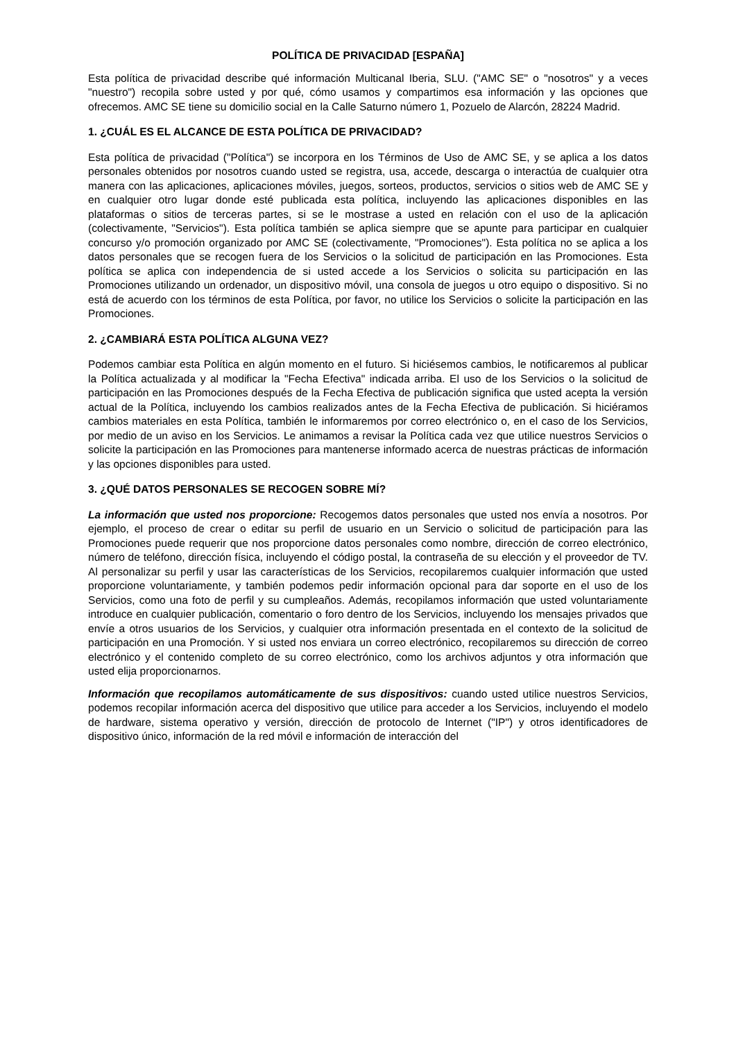POLÍTICA DE PRIVACIDAD [ESPAÑA]
Esta política de privacidad describe qué información Multicanal Iberia, SLU. ("AMC SE" o "nosotros" y a veces "nuestro") recopila sobre usted y por qué, cómo usamos y compartimos esa información y las opciones que ofrecemos. AMC SE tiene su domicilio social en la Calle Saturno número 1, Pozuelo de Alarcón, 28224 Madrid.
1. ¿CUÁL ES EL ALCANCE DE ESTA POLÍTICA DE PRIVACIDAD?
Esta política de privacidad ("Política") se incorpora en los Términos de Uso de AMC SE, y se aplica a los datos personales obtenidos por nosotros cuando usted se registra, usa, accede, descarga o interactúa de cualquier otra manera con las aplicaciones, aplicaciones móviles, juegos, sorteos, productos, servicios o sitios web de AMC SE y en cualquier otro lugar donde esté publicada esta política, incluyendo las aplicaciones disponibles en las plataformas o sitios de terceras partes, si se le mostrase a usted en relación con el uso de la aplicación (colectivamente, "Servicios"). Esta política también se aplica siempre que se apunte para participar en cualquier concurso y/o promoción organizado por AMC SE (colectivamente, "Promociones"). Esta política no se aplica a los datos personales que se recogen fuera de los Servicios o la solicitud de participación en las Promociones. Esta política se aplica con independencia de si usted accede a los Servicios o solicita su participación en las Promociones utilizando un ordenador, un dispositivo móvil, una consola de juegos u otro equipo o dispositivo. Si no está de acuerdo con los términos de esta Política, por favor, no utilice los Servicios o solicite la participación en las Promociones.
2. ¿CAMBIARÁ ESTA POLÍTICA ALGUNA VEZ?
Podemos cambiar esta Política en algún momento en el futuro. Si hiciésemos cambios, le notificaremos al publicar la Política actualizada y al modificar la "Fecha Efectiva" indicada arriba. El uso de los Servicios o la solicitud de participación en las Promociones después de la Fecha Efectiva de publicación significa que usted acepta la versión actual de la Política, incluyendo los cambios realizados antes de la Fecha Efectiva de publicación. Si hiciéramos cambios materiales en esta Política, también le informaremos por correo electrónico o, en el caso de los Servicios, por medio de un aviso en los Servicios. Le animamos a revisar la Política cada vez que utilice nuestros Servicios o solicite la participación en las Promociones para mantenerse informado acerca de nuestras prácticas de información y las opciones disponibles para usted.
3. ¿QUÉ DATOS PERSONALES SE RECOGEN SOBRE MÍ?
La información que usted nos proporcione: Recogemos datos personales que usted nos envía a nosotros. Por ejemplo, el proceso de crear o editar su perfil de usuario en un Servicio o solicitud de participación para las Promociones puede requerir que nos proporcione datos personales como nombre, dirección de correo electrónico, número de teléfono, dirección física, incluyendo el código postal, la contraseña de su elección y el proveedor de TV. Al personalizar su perfil y usar las características de los Servicios, recopilaremos cualquier información que usted proporcione voluntariamente, y también podemos pedir información opcional para dar soporte en el uso de los Servicios, como una foto de perfil y su cumpleaños. Además, recopilamos información que usted voluntariamente introduce en cualquier publicación, comentario o foro dentro de los Servicios, incluyendo los mensajes privados que envíe a otros usuarios de los Servicios, y cualquier otra información presentada en el contexto de la solicitud de participación en una Promoción. Y si usted nos enviara un correo electrónico, recopilaremos su dirección de correo electrónico y el contenido completo de su correo electrónico, como los archivos adjuntos y otra información que usted elija proporcionarnos.
Información que recopilamos automáticamente de sus dispositivos: cuando usted utilice nuestros Servicios, podemos recopilar información acerca del dispositivo que utilice para acceder a los Servicios, incluyendo el modelo de hardware, sistema operativo y versión, dirección de protocolo de Internet ("IP") y otros identificadores de dispositivo único, información de la red móvil e información de interacción del